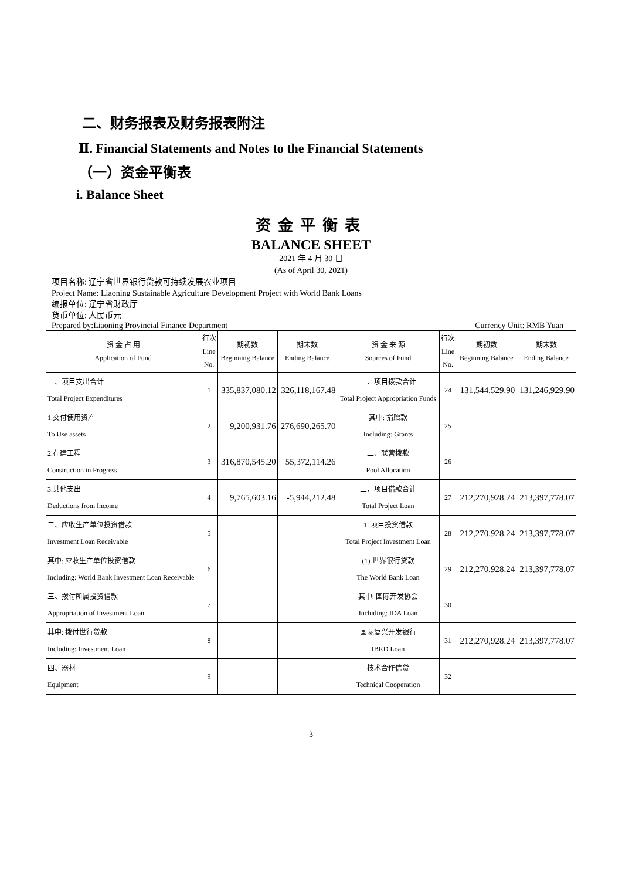二、财务报表及财务报表附注
Ⅱ. Financial Statements and Notes to the Financial Statements
（一）资金平衡表
i. Balance Sheet
资金平衡表
BALANCE SHEET
2021 年 4 月 30 日
(As of April 30, 2021)
项目名称: 辽宁省世界银行贷款可持续发展农业项目
Project Name: Liaoning Sustainable Agriculture Development Project with World Bank Loans
编报单位: 辽宁省财政厅
货币单位: 人民币元
Prepared by:Liaoning Provincial Finance Department Currency Unit: RMB Yuan
| 资 金 占 用 Application of Fund | 行次 Line No. | 期初数 Beginning Balance | 期末数 Ending Balance | 资 金 来 源 Sources of Fund | 行次 Line No. | 期初数 Beginning Balance | 期末数 Ending Balance |
| --- | --- | --- | --- | --- | --- | --- | --- |
| 一、项目支出合计 Total Project Expenditures | 1 | 335,837,080.12 | 326,118,167.48 | 一、项目拨款合计 Total Project Appropriation Funds | 24 | 131,544,529.90 | 131,246,929.90 |
| 1.交付使用资产 To Use assets | 2 | 9,200,931.76 | 276,690,265.70 | 其中: 捐赠款 Including: Grants | 25 | | |
| 2.在建工程 Construction in Progress | 3 | 316,870,545.20 | 55,372,114.26 | 二、联营拨款 Pool Allocation | 26 | | |
| 3.其他支出 Deductions from Income | 4 | 9,765,603.16 | -5,944,212.48 | 三、项目借款合计 Total Project Loan | 27 | 212,270,928.24 | 213,397,778.07 |
| 二、应收生产单位投资借款 Investment Loan Receivable | 5 | | | 1. 项目投资借款 Total Project Investment Loan | 28 | 212,270,928.24 | 213,397,778.07 |
| 其中: 应收生产单位投资借款 Including: World Bank Investment Loan Receivable | 6 | | | (1) 世界银行贷款 The World Bank Loan | 29 | 212,270,928.24 | 213,397,778.07 |
| 三、拨付所属投资借款 Appropriation of Investment Loan | 7 | | | 其中: 国际开发协会 Including: IDA Loan | 30 | | |
| 其中: 拨付世行贷款 Including: Investment Loan | 8 | | | 国际复兴开发银行 IBRD Loan | 31 | 212,270,928.24 | 213,397,778.07 |
| 四、器材 Equipment | 9 | | | 技术合作信贷 Technical Cooperation | 32 | | |
3